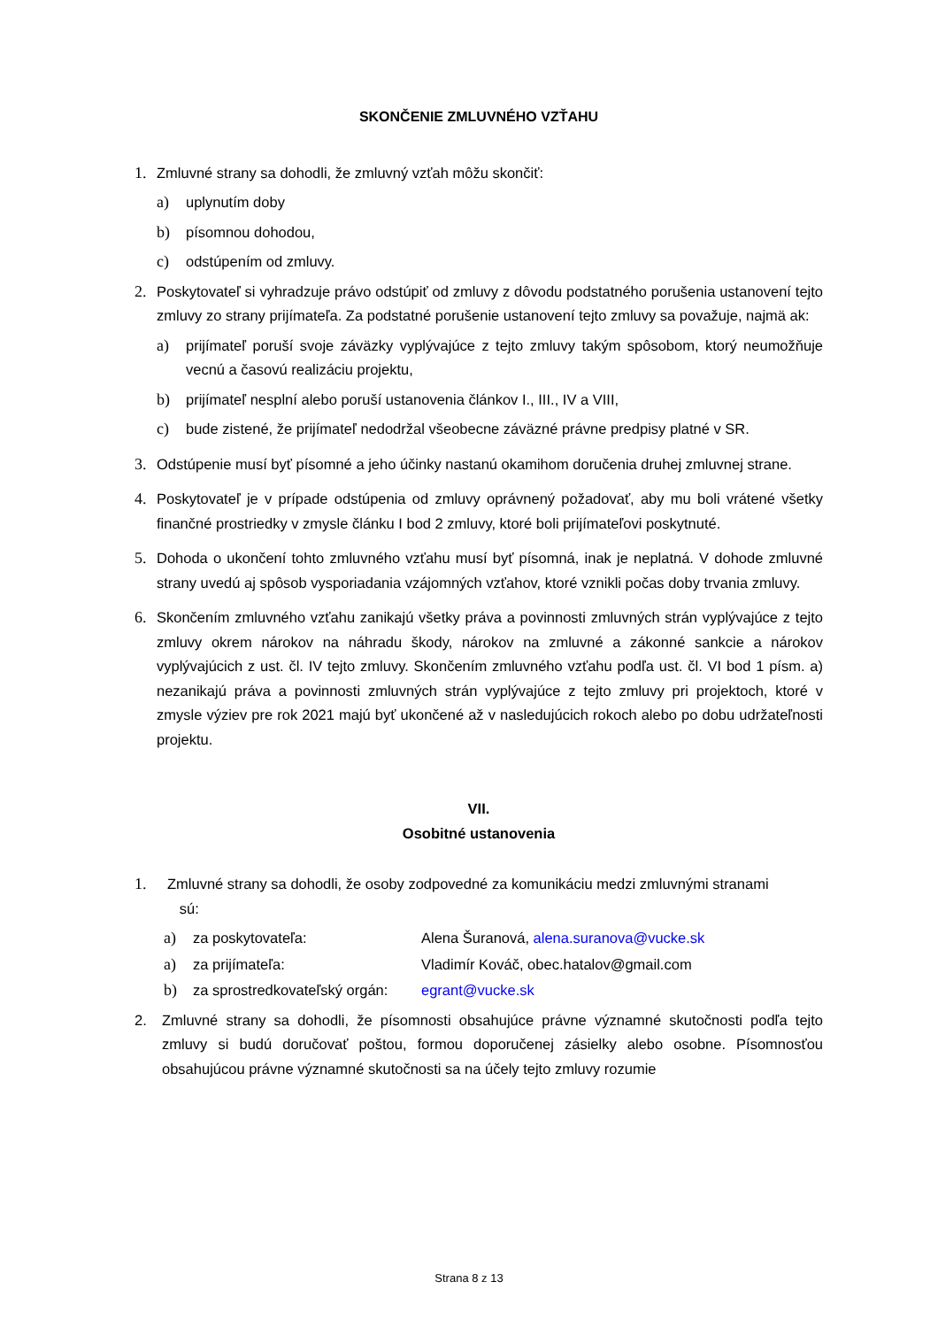SKONČENIE ZMLUVNÉHO VZŤAHU
1. Zmluvné strany sa dohodli, že zmluvný vzťah môžu skončiť:
a) uplynutím doby
b) písomnou dohodou,
c) odstúpením od zmluvy.
2. Poskytovateľ si vyhradzuje právo odstúpiť od zmluvy z dôvodu podstatného porušenia ustanovení tejto zmluvy zo strany prijímateľa. Za podstatné porušenie ustanovení tejto zmluvy sa považuje, najmä ak:
a) prijímateľ poruší svoje záväzky vyplývajúce z tejto zmluvy takým spôsobom, ktorý neumožňuje vecnú a časovú realizáciu projektu,
b) prijímateľ nesplní alebo poruší ustanovenia článkov I., III., IV a VIII,
c) bude zistené, že prijímateľ nedodržal všeobecne záväzné právne predpisy platné v SR.
3. Odstúpenie musí byť písomné a jeho účinky nastanú okamihom doručenia druhej zmluvnej strane.
4. Poskytovateľ je v prípade odstúpenia od zmluvy oprávnený požadovať, aby mu boli vrátené všetky finančné prostriedky v zmysle článku I bod 2 zmluvy, ktoré boli prijímateľovi poskytnuté.
5. Dohoda o ukončení tohto zmluvného vzťahu musí byť písomná, inak je neplatná. V dohode zmluvné strany uvedú aj spôsob vysporiadania vzájomných vzťahov, ktoré vznikli počas doby trvania zmluvy.
6. Skončením zmluvného vzťahu zanikajú všetky práva a povinnosti zmluvných strán vyplývajúce z tejto zmluvy okrem nárokov na náhradu škody, nárokov na zmluvné a zákonné sankcie a nárokov vyplývajúcich z ust. čl. IV tejto zmluvy. Skončením zmluvného vzťahu podľa ust. čl. VI bod 1 písm. a) nezanikajú práva a povinnosti zmluvných strán vyplývajúce z tejto zmluvy pri projektoch, ktoré v zmysle výziev pre rok 2021 majú byť ukončené až v nasledujúcich rokoch alebo po dobu udržateľnosti projektu.
VII.
Osobitné ustanovenia
1. Zmluvné strany sa dohodli, že osoby zodpovedné za komunikáciu medzi zmluvnými stranami
sú:
a) za poskytovateľa: Alena Šuranová, alena.suranova@vucke.sk
a) za prijímateľa: Vladimír Kováč, obec.hatalov@gmail.com
b) za sprostredkovateľský orgán: egrant@vucke.sk
2. Zmluvné strany sa dohodli, že písomnosti obsahujúce právne významné skutočnosti podľa tejto zmluvy si budú doručovať poštou, formou doporučenej zásielky alebo osobne. Písomnosťou obsahujúcou právne významné skutočnosti sa na účely tejto zmluvy rozumie
Strana 8 z 13